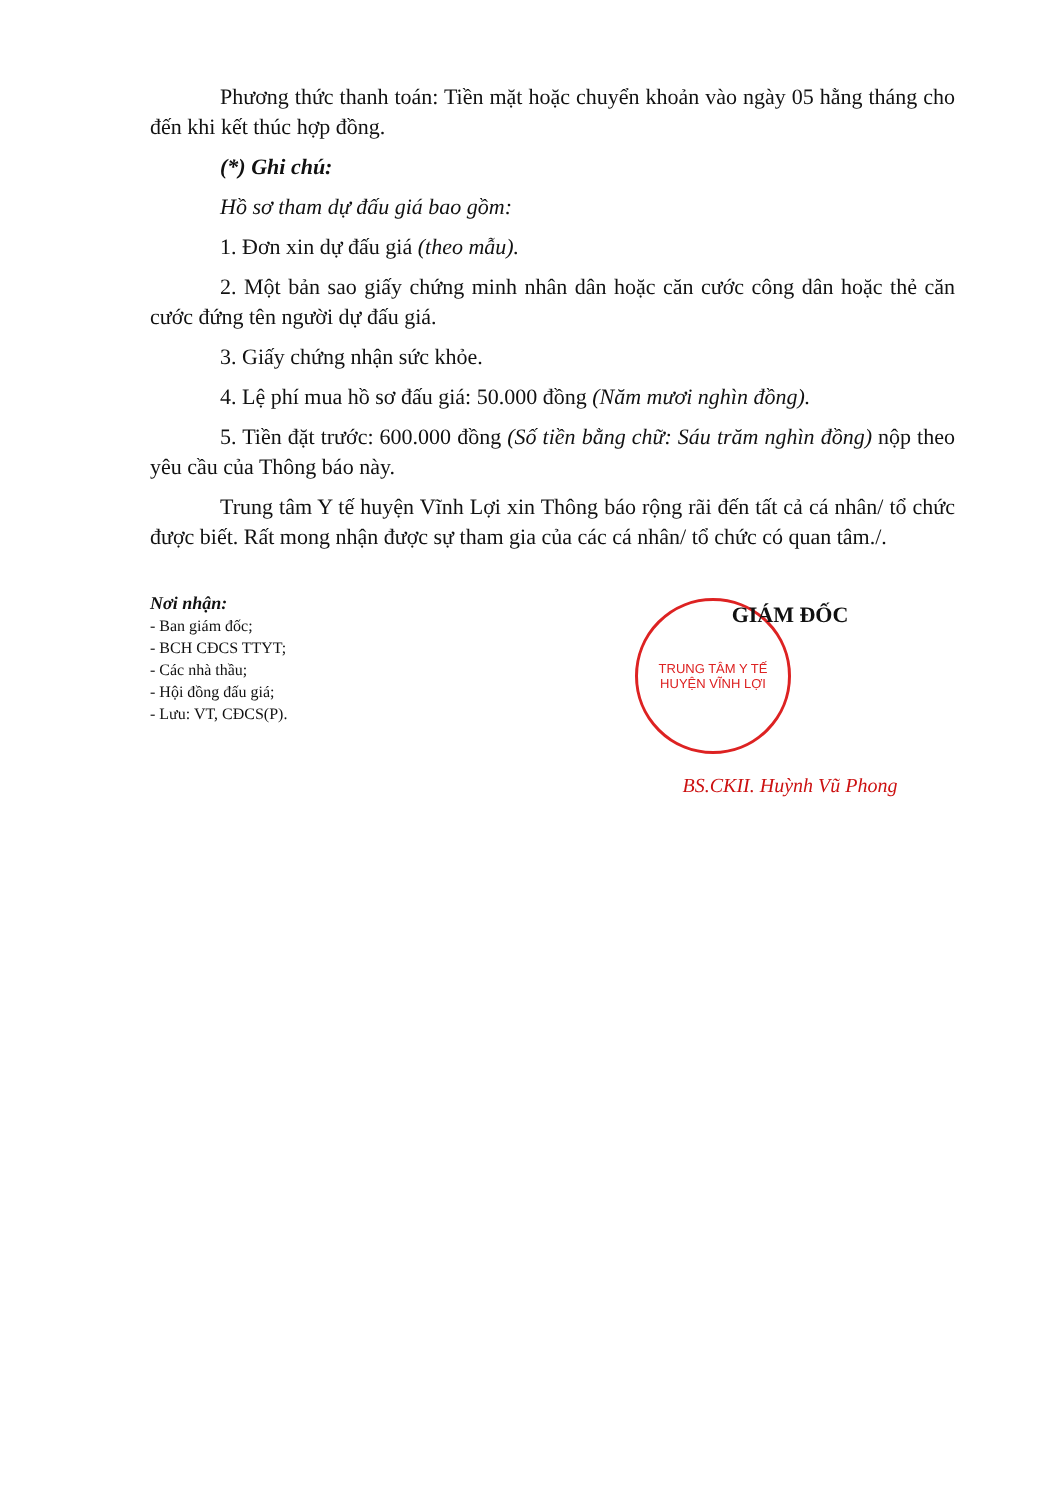Phương thức thanh toán: Tiền mặt hoặc chuyển khoản vào ngày 05 hằng tháng cho đến khi kết thúc hợp đồng.
(*) Ghi chú:
Hồ sơ tham dự đấu giá bao gồm:
1. Đơn xin dự đấu giá (theo mẫu).
2. Một bản sao giấy chứng minh nhân dân hoặc căn cước công dân hoặc thẻ căn cước đứng tên người dự đấu giá.
3. Giấy chứng nhận sức khỏe.
4. Lệ phí mua hồ sơ đấu giá: 50.000 đồng (Năm mươi nghìn đồng).
5. Tiền đặt trước: 600.000 đồng (Số tiền bằng chữ: Sáu trăm nghìn đồng) nộp theo yêu cầu của Thông báo này.
Trung tâm Y tế huyện Vĩnh Lợi xin Thông báo rộng rãi đến tất cả cá nhân/ tổ chức được biết. Rất mong nhận được sự tham gia của các cá nhân/ tổ chức có quan tâm./.
Nơi nhận:
- Ban giám đốc;
- BCH CĐCS TTYT;
- Các nhà thầu;
- Hội đồng đấu giá;
- Lưu: VT, CĐCS(P).
GIÁM ĐỐC
TRUNG TÂM Y TẾ HUYỆN VĨNH LỢI
BS.CKII. Huỳnh Vũ Phong